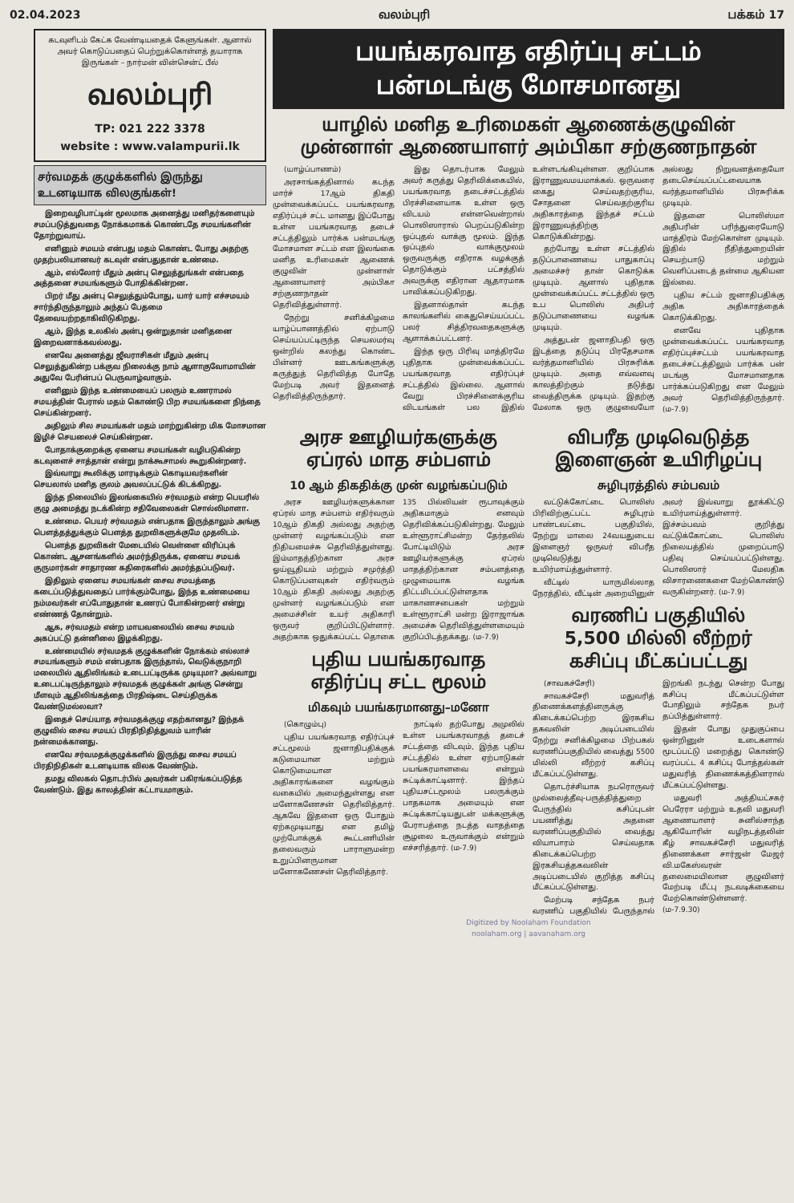02.04.2023 வலம்புரி பக்கம் 17
கடவுளிடம் கேட்க வேண்டியதைக் கேளுங்கள். ஆனால் அவர் கொடுப்பதைப் பெற்றுக்கொள்ளத் தயாராக இருங்கள் – நார்மன் வின்சென்ட் பீல்
வலம்புரி
TP: 021 222 3378
website : www.valampurii.lk
சர்வமதக் குழுக்களில் இருந்து உடனடியாக விலகுங்கள்!
இறைவழிபாட்டின் மூலமாக அனைத்து மனிதர்களையும் சமப்படுத்துவதை நோக்கமாகக் கொண்டதே சமயங்களின் தோற்றுவாய்.
எனினும் சமயம் என்பது மதம் கொண்ட போது அதற்கு முதற்பலியானவர் கடவுள் என்பதுதான் உண்மை.
ஆம், எல்லோர் மீதும் அன்பு செலுத்துங்கள் என்பதை அத்தனை சமயங்களும் போதிக்கின்றன.
பிறர் மீது அன்பு செலுத்தும்போது, யார் யார் எச்சமயம் சார்ந்திருந்தாலும் அந்தப் பேதமை தேவையற்றதாகிவிடுகிறது.
ஆம், இந்த உலகில் அன்பு ஒன்றுதான் மனிதனை இறைவனாக்கவல்லது.
எனவே அனைத்து ஜீவராசிகள் மீதும் அன்பு செலுத்துகின்ற பக்குவ நிலைக்கு நாம் ஆளாகுவோமாயின் அதுவே பேரின்பப் பெருவாழ்வாகும்.
எனினும் இந்த உண்மையைப் பலரும் உணராமல் சமயத்தின் பேரால் மதம் கொண்டு பிற சமயங்களை நிந்தை செய்கின்றனர்.
அதிலும் சில சமயங்கள் மதம் மாற்றுகின்ற மிக மோசமான இழிச் செயலைச் செய்கின்றன.
போதாக்குறைக்கு ஏனைய சமயங்கள் வழிபடுகின்ற கடவுளைச் சாத்தான் என்று நாக்கூசாமல் கூறுகின்றனர்.
இவ்வாறு கூலிக்கு மாரடிக்கும் கொடியவர்களின் செயலால் மனித குலம் அவலப்பட்டுக் கிடக்கிறது.
இந்த நிலையில் இலங்கையில் சர்வமதம் என்ற பெயரில் குழு அமைத்து நடக்கின்ற சதிவேலைகள் சொல்லிமாளா.
உண்மை. பெயர் சர்வமதம் என்பதாக இருந்தாலும் அங்கு பௌத்தத்துக்கும் பௌத்த துறவிகளுக்குமே முதலிடம்.
பௌத்த துறவிகள் மேடையில் வெள்ளை விரிப்புக் கொண்ட ஆசனங்களில் அமர்ந்திருக்க, ஏனைய சமயக் குருமார்கள் சாதாரண கதிரைகளில் அமர்த்தப்படுவர்.
இதிலும் ஏனைய சமயங்கள் சைவ சமயத்தை கடைப்படுத்துவதைப் பார்க்கும்போது, இந்த உண்மையை நம்மவர்கள் எப்போதுதான் உணரப் போகின்றனர் என்று எண்ணத் தோன்றும்.
ஆக, சர்வமதம் என்ற மாயவலையில் சைவ சமயம் அகப்பட்டு தன்னிலை இழக்கிறது.
உண்மையில் சர்வமதக் குழுக்களின் நோக்கம் எல்லாச் சமயங்களும் சமம் என்பதாக இருந்தால், வெடுக்குநாறி மலையில் ஆதிலிங்கம் உடைபட்டிருக்க முடியுமா? அவ்வாறு உடைபட்டிருந்தாலும் சர்வமதக் குழுக்கள் அங்கு சென்று மீளவும் ஆதிலிங்கத்தை பிரதிஷ்டை செய்திருக்க வேண்டுமல்லவா?
இதைச் செய்யாத சர்வமதக்குழு எதற்கானது? இந்தக் குழுவில் சைவ சமயப் பிரதிநிதித்துவம் யாரின் நன்மைக்கானது.
எனவே சர்வமதக்குழுக்களில் இருந்து சைவ சமயப் பிரதிநிதிகள் உடனடியாக விலக வேண்டும்.
தமது விலகல் தொடர்பில் அவர்கள் பகிரங்கப்படுத்த வேண்டும். இது காலத்தின் கட்டாயமாகும்.
பயங்கரவாத எதிர்ப்பு சட்டம்
பன்மடங்கு மோசமானது
யாழில் மனித உரிமைகள் ஆணைக்குழுவின்
முன்னாள் ஆணையாளர் அம்பிகா சற்குணநாதன்
(யாழ்ப்பாணம்)
அரசாங்கத்தினால் கடந்த மார்ச் 17ஆம் திகதி முன்வைக்கப்பட்ட பயங்கரவாத எதிர்ப்புச் சட்ட மானது இப்போது உள்ள பயங்கரவாத தடைச் சட்டத்திலும் பார்க்க பன்மடங்கு மோசமான சட்டம் என இலங்கை மனித உரிமைகள் ஆணைக் குழுவின் முன்னாள் ஆணையாளர் அம்பிகா சற்குணநாதன் தெரிவித்துள்ளார்.
நேற்று சனிக்கிழமை யாழ்ப்பாணத்தில் ஏற்பாடு செய்யப்பட்டிருந்த செயலமர்வு ஒன்றில் கலந்து கொண்ட பின்னர் ஊடகங்களுக்கு கருத்துத் தெரிவித்த போதே மேற்படி அவர் இதனைத் தெரிவித்திருந்தார்.
இது தொடர்பாக மேலும் அவர் கருத்து தெரிவிக்கையில், பயங்கரவாத தடைச்சட்டத்தில் பிரச்சினையாக உள்ள ஒரு விடயம் என்னவென்றால் பொலிஸாரால் பெறப்படுகின்ற ஒப்புதல் வாக்கு மூலம். இந்த ஒப்புதல் வாக்குமூலம் ஒருவருக்கு எதிராக வழக்குத் தொடுக்கும் பட்சத்தில் அவருக்கு எதிரான ஆதாரமாக பாவிக்கப்படுகிறது.
இதனால்தான் கடந்த காலங்களில் கைதுசெய்யப்பட்ட பலர் சித்திரவதைகளுக்கு ஆளாக்கப்பட்டனர்.
இந்த ஒரு பிரிவு மாத்திரமே புதிதாக முன்வைக்கப்பட்ட பயங்கரவாத எதிர்ப்புச் சட்டத்தில் இல்லை. ஆனால் வேறு பிரச்சினைக்குரிய விடயங்கள் பல இதில் உள்ளடங்கியுள்ளன. குறிப்பாக இராணுவமயமாக்கல். ஒருவரை கைது செய்வதற்குரிய, சோதனை செய்வதற்குரிய அதிகாரத்தை இந்தச் சட்டம் இராணுவத்திற்கு கொடுக்கின்றது.
தற்போது உள்ள சட்டத்தில் தடுப்பாணையை பாதுகாப்பு அமைச்சர் தான் கொடுக்க முடியும். ஆனால் புதிதாக முன்வைக்கப்பட்ட சட்டத்தில் ஒரு உப பொலிஸ் அதிபர் தடுப்பாணையை வழங்க முடியும்.
அத்துடன் ஜனாதிபதி ஒரு இடத்தை தடுப்பு பிரதேசமாக வர்த்தமானியில் பிரசுரிக்க முடியும். அதை எவ்வளவு காலத்திற்கும் தடுத்து வைத்திருக்க முடியும். இதற்கு மேலாக ஒரு குழுவையோ அல்லது நிறுவனத்தையோ தடைசெய்யப்பட்டவையாக வர்த்தமானியில் பிரசுரிக்க முடியும்.
இதனை பொலிஸ்மா அதிபரின் பரிந்துரையோடு மாத்திரம் மேற்கொள்ள முடியும். இதில் நீதித்துறையின் செயற்பாடு மற்றும் வெளிப்படைத் தன்மை ஆகியன இல்லை.
புதிய சட்டம் ஜனாதிபதிக்கு அதிக அதிகாரத்தைக் கொடுக்கிறது.
எனவே புதிதாக முன்வைக்கப்பட்ட பயங்கரவாத எதிர்ப்புச்சட்டம் பயங்கரவாத தடைச்சட்டத்திலும் பார்க்க பன் மடங்கு மோசமானதாக பார்க்கப்படுகிறது என மேலும் அவர் தெரிவித்திருந்தார். (ம-7.9)
அரச ஊழியர்களுக்கு
ஏப்ரல் மாத சம்பளம்
10 ஆம் திகதிக்கு முன் வழங்கப்படும்
அரச ஊழியர்களுக்கான ஏப்ரல் மாத சம்பளம் எதிர்வரும் 10ஆம் திகதி அல்லது அதற்கு முன்னர் வழங்கப்படும் என நிதியமைச்சு தெரிவித்துள்ளது. இம்மாதத்திற்கான அரச ஓய்வூதியம் மற்றும் சமுர்த்தி கொடுப்பனவுகள் எதிர்வரும் 10ஆம் திகதி அல்லது அதற்கு முன்னர் வழங்கப்படும் என அமைச்சின் உயர் அதிகாரி ஒருவர் குறிப்பிட்டுள்ளார். அதற்காக ஒதுக்கப்பட்ட தொகை 135 பில்லியன் ரூபாவுக்கும் அதிகமாகும் எனவும் தெரிவிக்கப்படுகின்றது. மேலும் உள்ளூராட்சிமன்ற தேர்தலில் போட்டியிடும் அரச ஊழியர்களுக்கு ஏப்ரல் மாதத்திற்கான சம்பளத்தை முழுமையாக வழங்க திட்டமிடப்பட்டுள்ளதாக மாகாணசபைகள் மற்றும் உள்ளூராட்சி மன்ற இராஜாங்க அமைச்சு தெரிவித்துள்ளமையும் குறிப்பிடத்தக்கது. (ம-7.9)
புதிய பயங்கரவாத
எதிர்ப்பு சட்ட மூலம்
மிகவும் பயங்கரமானது–மனோ
(கொழும்பு)
புதிய பயங்கரவாத எதிர்ப்புச் சட்டமூலம் ஜனாதிபதிக்குக் கடுமையான மற்றும் கொடுமையான அதிகாரங்களை வழங்கும் வகையில் அமைந்துள்ளது என மனோகணேசன் தெரிவித்தார். ஆகவே இதனை ஒரு போதும் ஏற்கமுடியாது என தமிழ் முற்போக்குக் கூட்டணியின் தலைவரும் பாராளுமன்ற உறுப்பினருமான மனோகணேசன் தெரிவித்தார்.
நாட்டில் தற்போது அமுலில் உள்ள பயங்கரவாதத் தடைச் சட்டத்தை விடவும், இந்த புதிய சட்டத்தில் உள்ள ஏற்பாடுகள் பயங்கரமானவை என்றும் சுட்டிக்காட்டினார். இந்தப் புதியசட்டமூலம் பலருக்கும் பாதகமாக அமையும் என சுட்டிக்காட்டியதுடன் மக்களுக்கு பேராபத்தை நடத்த வாதத்தை சூழலை உருவாக்கும் என்றும் எச்சரித்தார். (ம-7.9)
விபரீத முடிவெடுத்த
இளைஞன் உயிரிழப்பு
சுழிபுரத்தில் சம்பவம்
வட்டுக்கோட்டை பொலிஸ் பிரிவிற்குட்பட்ட சுழிபுரம் பாண்டவட்டை பகுதியில், நேற்று மாலை 24வயதுடைய இளைஞர் ஒருவர் விபரீத முடிவெடுத்து உயிர்மாய்த்துள்ளார்.
வீட்டில் யாருமில்லாத நேரத்தில், வீட்டின் அறையினுள் அவர் இவ்வாறு தூக்கிட்டு உயிர்மாய்த்துள்ளார். இச்சம்பவம் குறித்து வட்டுக்கோட்டை பொலிஸ் நிலையத்தில் முறைப்பாடு பதிவு செய்யப்பட்டுள்ளது. பொலிஸார் மேலதிக விசாரணைகளை மேற்கொண்டு வருகின்றனர். (ம-7.9)
வரணிப் பகுதியில்
5,500 மில்லி லீற்றர்
கசிப்பு மீட்கப்பட்டது
(சாவகச்சேரி)
சாவகச்சேரி மதுவரித் திணைக்களத்தினருக்கு கிடைக்கப்பெற்ற இரகசிய தகவலின் அடிப்படையில் நேற்று சனிக்கிழமை பிற்பகல் வரணிப்பகுதியில் வைத்து 5500 மில்லி லீற்றர் கசிப்பு மீட்கப்பட்டுள்ளது.
தொடர்ச்சியாக நபரொருவர் முல்லைத்தீவு-பருத்தித்துறை பேருந்தில் கசிப்புடன் பயணித்து அதனை வரணிப்பகுதியில் வைத்து வியாபாரம் செய்வதாக கிடைக்கப்பெற்ற இரகசியத்தகவலின் அடிப்படையில் குறித்த கசிப்பு மீட்கப்பட்டுள்ளது.
மேற்படி சந்தேக நபர் வரணிப் பகுதியில் பேருந்தால் இறங்கி நடந்து சென்ற போது கசிப்பு மீட்கப்பட்டுள்ள போதிலும் சந்தேக நபர் தப்பித்துள்ளார்.
இதன் போது முதுகுப்பை ஒன்றினுள் உடைகளால் மூடப்பட்டு மறைத்து கொண்டு வரப்பட்ட 4 கசிப்பு போத்தல்கள் மதுவரித் திணைக்கத்தினரால் மீட்கப்பட்டுள்ளது.
மதுவரி அத்தியட்சகர் பெரேரா மற்றும் உதவி மதுவரி ஆணையாளர் சுனில்சாந்த ஆகியோரின் வழிநடத்தலின் கீழ் சாவகச்சேரி மதுவரித் திணைக்கள சார்ஜன் மேஜர் வி.மகேஸ்வரன் தலைமையிலான குழுவினர் மேற்படி மீட்பு நடவடிக்கையை மேற்கொண்டுள்ளனர். (ம-7.9.30)
Digitized by Noolaham Foundation
noolaham.org | aavanaham.org